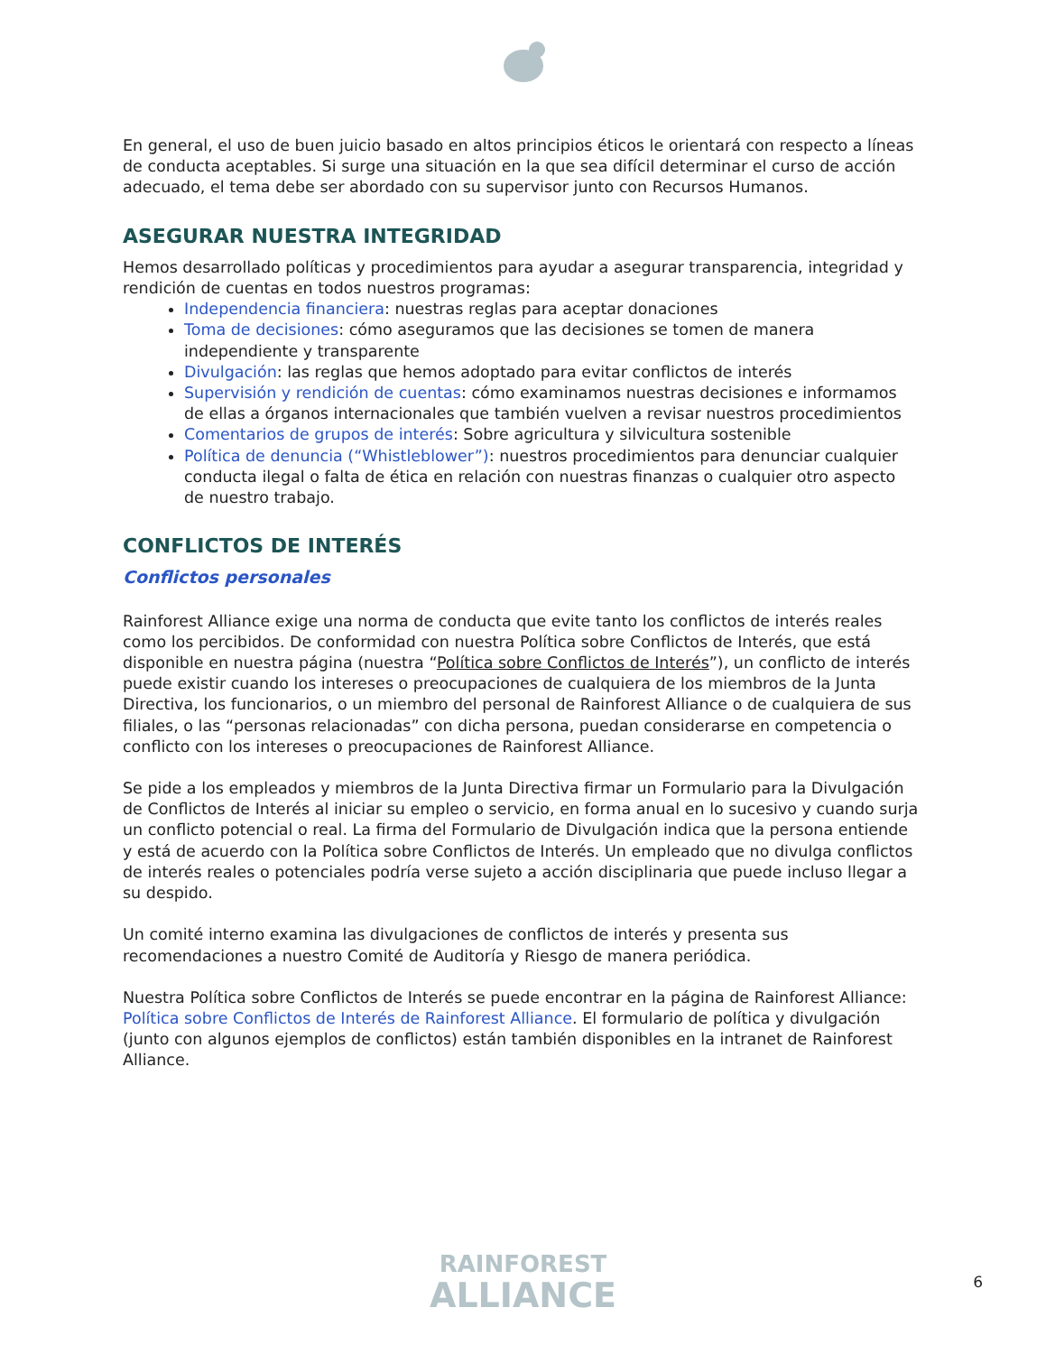En general, el uso de buen juicio basado en altos principios éticos le orientará con respecto a líneas de conducta aceptables. Si surge una situación en la que sea difícil determinar el curso de acción adecuado, el tema debe ser abordado con su supervisor junto con Recursos Humanos.
ASEGURAR NUESTRA INTEGRIDAD
Hemos desarrollado políticas y procedimientos para ayudar a asegurar transparencia, integridad y rendición de cuentas en todos nuestros programas:
Independencia financiera: nuestras reglas para aceptar donaciones
Toma de decisiones: cómo aseguramos que las decisiones se tomen de manera independiente y transparente
Divulgación: las reglas que hemos adoptado para evitar conflictos de interés
Supervisión y rendición de cuentas: cómo examinamos nuestras decisiones e informamos de ellas a órganos internacionales que también vuelven a revisar nuestros procedimientos
Comentarios de grupos de interés: Sobre agricultura y silvicultura sostenible
Política de denuncia (“Whistleblower”): nuestros procedimientos para denunciar cualquier conducta ilegal o falta de ética en relación con nuestras finanzas o cualquier otro aspecto de nuestro trabajo.
CONFLICTOS DE INTERÉS
Conflictos personales
Rainforest Alliance exige una norma de conducta que evite tanto los conflictos de interés reales como los percibidos. De conformidad con nuestra Política sobre Conflictos de Interés, que está disponible en nuestra página (nuestra “Política sobre Conflictos de Interés”), un conflicto de interés puede existir cuando los intereses o preocupaciones de cualquiera de los miembros de la Junta Directiva, los funcionarios, o un miembro del personal de Rainforest Alliance o de cualquiera de sus filiales, o las “personas relacionadas” con dicha persona, puedan considerarse en competencia o conflicto con los intereses o preocupaciones de Rainforest Alliance.
Se pide a los empleados y miembros de la Junta Directiva firmar un Formulario para la Divulgación de Conflictos de Interés al iniciar su empleo o servicio, en forma anual en lo sucesivo y cuando surja un conflicto potencial o real. La firma del Formulario de Divulgación indica que la persona entiende y está de acuerdo con la Política sobre Conflictos de Interés. Un empleado que no divulga conflictos de interés reales o potenciales podría verse sujeto a acción disciplinaria que puede incluso llegar a su despido.
Un comité interno examina las divulgaciones de conflictos de interés y presenta sus recomendaciones a nuestro Comité de Auditoría y Riesgo de manera periódica.
Nuestra Política sobre Conflictos de Interés se puede encontrar en la página de Rainforest Alliance: Política sobre Conflictos de Interés de Rainforest Alliance. El formulario de política y divulgación (junto con algunos ejemplos de conflictos) están también disponibles en la intranet de Rainforest Alliance.
RAINFOREST
ALLIANCE
6